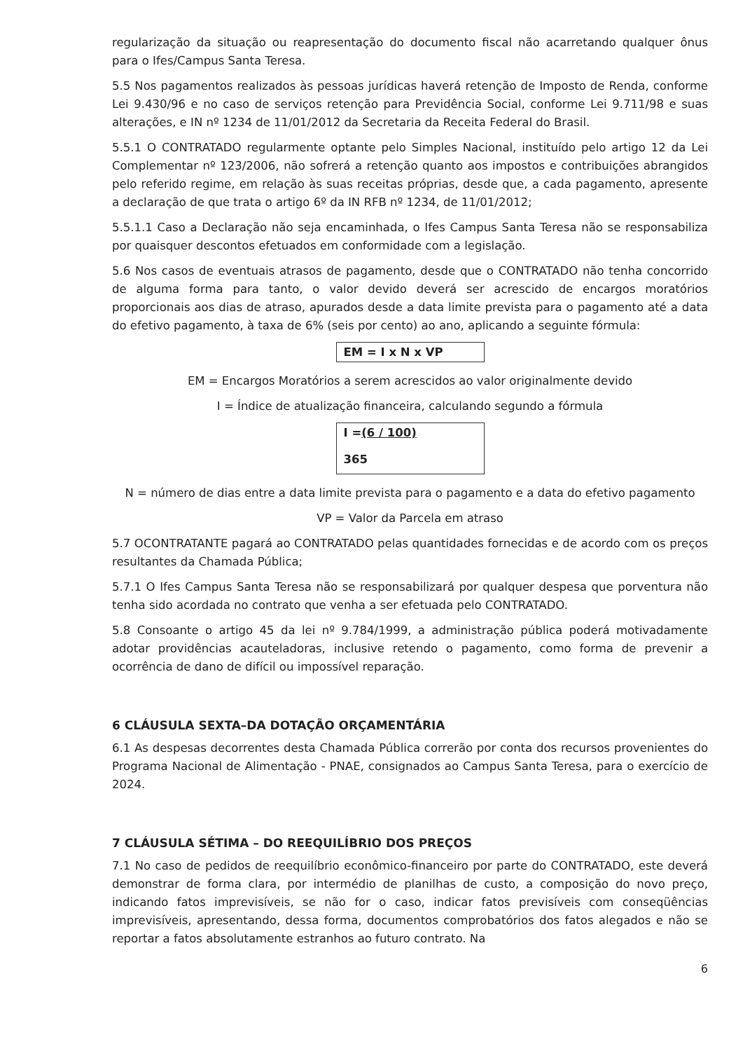regularização da situação ou reapresentação do documento fiscal não acarretando qualquer ônus para o Ifes/Campus Santa Teresa.
5.5 Nos pagamentos realizados às pessoas jurídicas haverá retenção de Imposto de Renda, conforme Lei 9.430/96 e no caso de serviços retenção para Previdência Social, conforme Lei 9.711/98 e suas alterações, e IN nº 1234 de 11/01/2012 da Secretaria da Receita Federal do Brasil.
5.5.1 O CONTRATADO regularmente optante pelo Simples Nacional, instituído pelo artigo 12 da Lei Complementar nº 123/2006, não sofrerá a retenção quanto aos impostos e contribuições abrangidos pelo referido regime, em relação às suas receitas próprias, desde que, a cada pagamento, apresente a declaração de que trata o artigo 6º da IN RFB nº 1234, de 11/01/2012;
5.5.1.1 Caso a Declaração não seja encaminhada, o Ifes Campus Santa Teresa não se responsabiliza por quaisquer descontos efetuados em conformidade com a legislação.
5.6 Nos casos de eventuais atrasos de pagamento, desde que o CONTRATADO não tenha concorrido de alguma forma para tanto, o valor devido deverá ser acrescido de encargos moratórios proporcionais aos dias de atraso, apurados desde a data limite prevista para o pagamento até a data do efetivo pagamento, à taxa de 6% (seis por cento) ao ano, aplicando a seguinte fórmula:
EM = I x N x VP
EM = Encargos Moratórios a serem acrescidos ao valor originalmente devido
I = Índice de atualização financeira, calculando segundo a fórmula
I =(6 / 100)
365
N = número de dias entre a data limite prevista para o pagamento e a data do efetivo pagamento
VP = Valor da Parcela em atraso
5.7 OCONTRATANTE pagará ao CONTRATADO pelas quantidades fornecidas e de acordo com os preços resultantes da Chamada Pública;
5.7.1 O Ifes Campus Santa Teresa não se responsabilizará por qualquer despesa que porventura não tenha sido acordada no contrato que venha a ser efetuada pelo CONTRATADO.
5.8 Consoante o artigo 45 da lei nº 9.784/1999, a administração pública poderá motivadamente adotar providências acauteladoras, inclusive retendo o pagamento, como forma de prevenir a ocorrência de dano de difícil ou impossível reparação.
6 CLÁUSULA SEXTA–DA DOTAÇÃO ORÇAMENTÁRIA
6.1 As despesas decorrentes desta Chamada Pública correrão por conta dos recursos provenientes do Programa Nacional de Alimentação - PNAE, consignados ao Campus Santa Teresa, para o exercício de 2024.
7 CLÁUSULA SÉTIMA – DO REEQUILÍBRIO DOS PREÇOS
7.1 No caso de pedidos de reequilíbrio econômico-financeiro por parte do CONTRATADO, este deverá demonstrar de forma clara, por intermédio de planilhas de custo, a composição do novo preço, indicando fatos imprevisíveis, se não for o caso, indicar fatos previsíveis com conseqüências imprevisíveis, apresentando, dessa forma, documentos comprobatórios dos fatos alegados e não se reportar a fatos absolutamente estranhos ao futuro contrato. Na
6